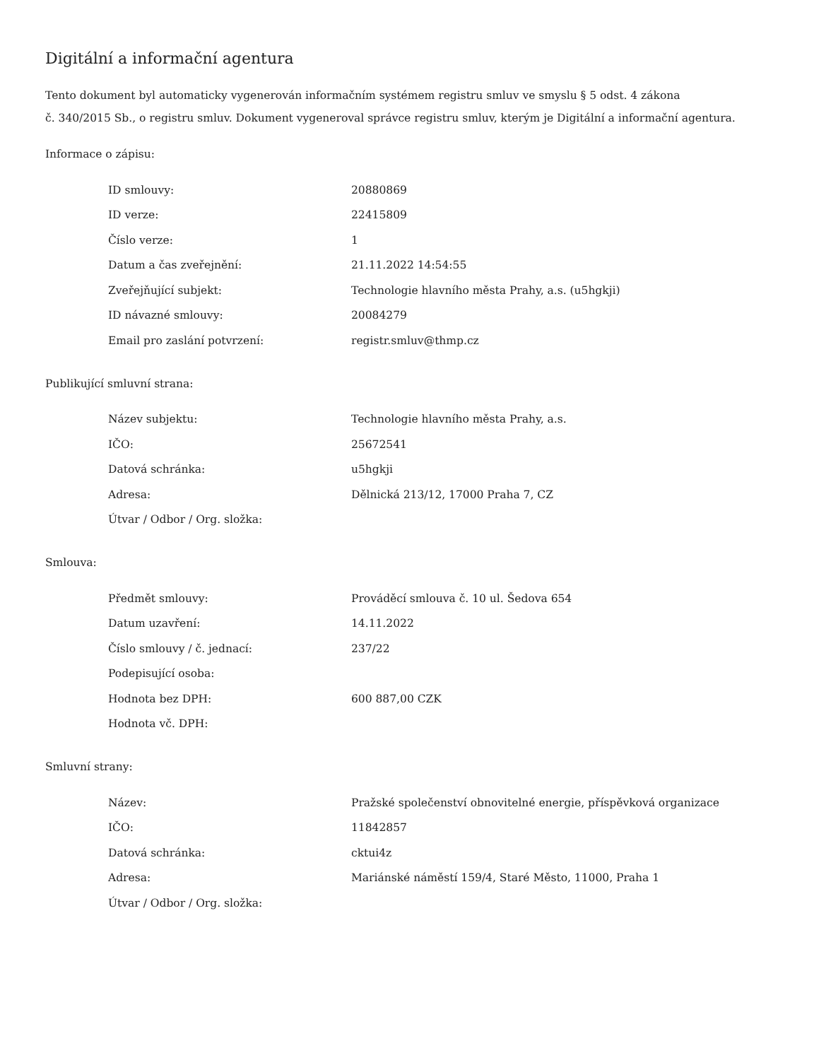Digitální a informační agentura
Tento dokument byl automaticky vygenerován informačním systémem registru smluv ve smyslu § 5 odst. 4 zákona
č. 340/2015 Sb., o registru smluv. Dokument vygeneroval správce registru smluv, kterým je Digitální a informační agentura.
Informace o zápisu:
| ID smlouvy: | 20880869 |
| ID verze: | 22415809 |
| Číslo verze: | 1 |
| Datum a čas zveřejnění: | 21.11.2022 14:54:55 |
| Zveřejňující subjekt: | Technologie hlavního města Prahy, a.s. (u5hgkji) |
| ID návazné smlouvy: | 20084279 |
| Email pro zaslání potvrzení: | registr.smluv@thmp.cz |
Publikující smluvní strana:
| Název subjektu: | Technologie hlavního města Prahy, a.s. |
| IČO: | 25672541 |
| Datová schránka: | u5hgkji |
| Adresa: | Dělnická 213/12, 17000 Praha 7, CZ |
| Útvar / Odbor / Org. složka: | |
Smlouva:
| Předmět smlouvy: | Prováděcí smlouva č. 10 ul. Šedova 654 |
| Datum uzavření: | 14.11.2022 |
| Číslo smlouvy / č. jednací: | 237/22 |
| Podepisující osoba: | |
| Hodnota bez DPH: | 600 887,00 CZK |
| Hodnota vč. DPH: | |
Smluvní strany:
| Název: | Pražské společenství obnovitelné energie, příspěvková organizace |
| IČO: | 11842857 |
| Datová schránka: | cktui4z |
| Adresa: | Mariánské náměstí 159/4, Staré Město, 11000, Praha 1 |
| Útvar / Odbor / Org. složka: | |